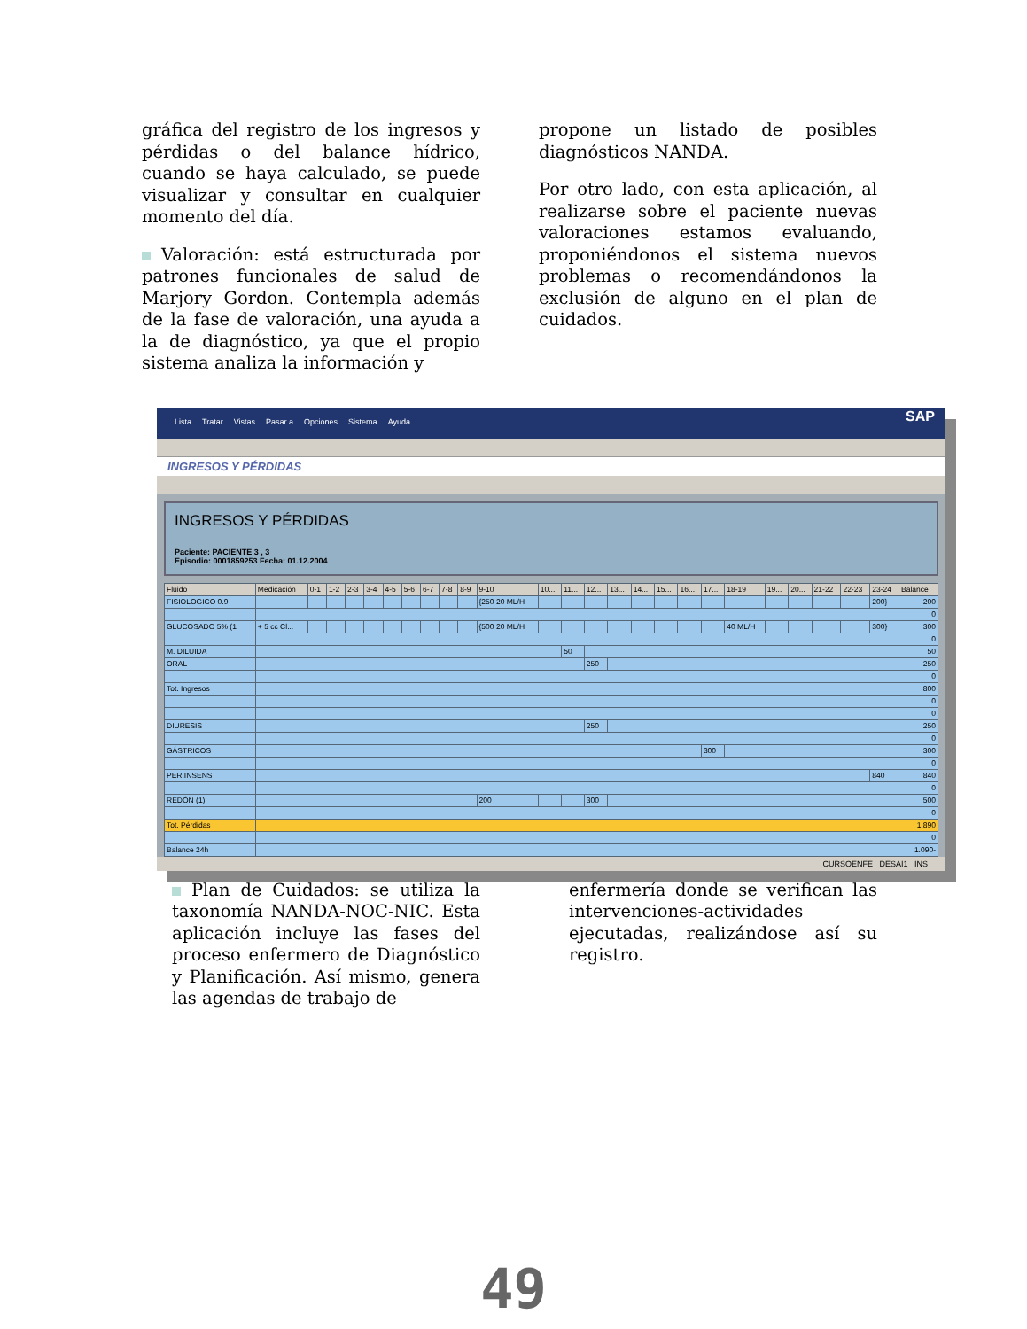gráfica del registro de los ingresos y pérdidas o del balance hídrico, cuando se haya calculado, se puede visualizar y consultar en cualquier momento del día.
Valoración: está estructurada por patrones funcionales de salud de Marjory Gordon. Contempla además de la fase de valoración, una ayuda a la de diagnóstico, ya que el propio sistema analiza la información y
propone un listado de posibles diagnósticos NANDA.
Por otro lado, con esta aplicación, al realizarse sobre el paciente nuevas valoraciones estamos evaluando, proponiéndonos el sistema nuevos problemas o recomendándonos la exclusión de alguno en el plan de cuidados.
Lista Tratar Vistas Pasar a Opciones Sistema Ayuda SAP
INGRESOS Y PÉRDIDAS
INGRESOS Y PÉRDIDAS
Paciente: PACIENTE 3 , 3
Episodio: 0001859253 Fecha: 01.12.2004
| Fluido | Medicación | 0-1 | 1-2 | 2-3 | 3-4 | 4-5 | 5-6 | 6-7 | 7-8 | 8-9 | 9-10 | 10... | 11... | 12... | 13... | 14... | 15... | 16... | 17... | 18-19 | 19... | 20... | 21-22 | 22-23 | 23-24 | Balance |
| --- | --- | --- | --- | --- | --- | --- | --- | --- | --- | --- | --- | --- | --- | --- | --- | --- | --- | --- | --- | --- | --- | --- | --- | --- | --- | --- |
| FISIOLOGICO 0.9 | | | | | | | | | | | {250 20 ML/H | | | | | | | | | | | | | | 200} | 200 |
| | | | | | | | | | | | | | | | | | | | | | | | | | | 0 |
| GLUCOSADO 5% (1 | + 5 cc Cl... | | | | | | | | | | {500 20 ML/H | | | | | | | | | 40 ML/H | | | | | 300} | 300 |
| | | | | | | | | | | | | | | | | | | | | | | | | | | 0 |
| M. DILUIDA | | | | | | | | | | | | | 50 | | | | | | | | | | | | | 50 |
| ORAL | | | | | | | | | | | | | | 250 | | | | | | | | | | | | 250 |
| | | | | | | | | | | | | | | | | | | | | | | | | | | 0 |
| Tot. Ingresos | | | | | | | | | | | | | | | | | | | | | | | | | | 800 |
| | | | | | | | | | | | | | | | | | | | | | | | | | | 0 |
| | | | | | | | | | | | | | | | | | | | | | | | | | | 0 |
| DIURESIS | | | | | | | | | | | | | | 250 | | | | | | | | | | | | 250 |
| | | | | | | | | | | | | | | | | | | | | | | | | | | 0 |
| GÁSTRICOS | | | | | | | | | | | | | | | | | | | 300 | | | | | | | 300 |
| | | | | | | | | | | | | | | | | | | | | | | | | | | 0 |
| PER.INSENS | | | | | | | | | | | | | | | | | | | | | | | | | 840 | 840 |
| | | | | | | | | | | | | | | | | | | | | | | | | | | 0 |
| REDÓN (1) | | | | | | | | | | | 200 | | | 300 | | | | | | | | | | | | 500 |
| | | | | | | | | | | | | | | | | | | | | | | | | | | 0 |
| Tot. Pérdidas | | | | | | | | | | | | | | | | | | | | | | | | | | 1.890 |
| | | | | | | | | | | | | | | | | | | | | | | | | | | 0 |
| Balance 24h | | | | | | | | | | | | | | | | | | | | | | | | | | 1.090- |
CURSOENFE DESAI1 INS
Plan de Cuidados: se utiliza la taxonomía NANDA-NOC-NIC. Esta aplicación incluye las fases del proceso enfermero de Diagnóstico y Planificación. Así mismo, genera las agendas de trabajo de
enfermería donde se verifican las intervenciones-actividades ejecutadas, realizándose así su registro.
49